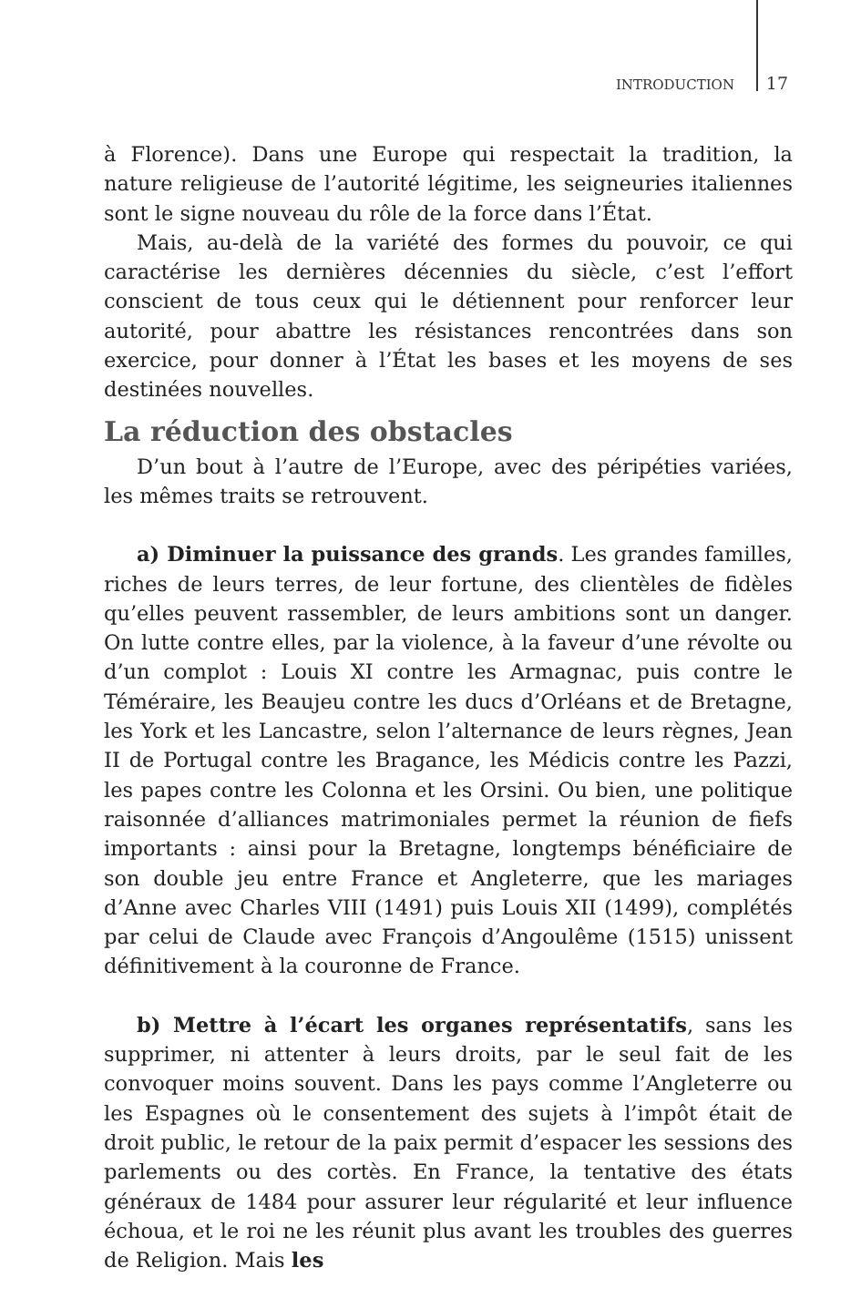INTRODUCTION 17
à Florence). Dans une Europe qui respectait la tradition, la nature religieuse de l’autorité légitime, les seigneuries italiennes sont le signe nouveau du rôle de la force dans l’État.
Mais, au-delà de la variété des formes du pouvoir, ce qui caractérise les dernières décennies du siècle, c’est l’effort conscient de tous ceux qui le détiennent pour renforcer leur autorité, pour abattre les résistances rencontrées dans son exercice, pour donner à l’État les bases et les moyens de ses destinées nouvelles.
La réduction des obstacles
D’un bout à l’autre de l’Europe, avec des péripéties variées, les mêmes traits se retrouvent.
a) Diminuer la puissance des grands. Les grandes familles, riches de leurs terres, de leur fortune, des clientèles de fidèles qu’elles peuvent rassembler, de leurs ambitions sont un danger. On lutte contre elles, par la violence, à la faveur d’une révolte ou d’un complot : Louis XI contre les Armagnac, puis contre le Téméraire, les Beaujeu contre les ducs d’Orléans et de Bretagne, les York et les Lancastre, selon l’alternance de leurs règnes, Jean II de Portugal contre les Bragance, les Médicis contre les Pazzi, les papes contre les Colonna et les Orsini. Ou bien, une politique raisonnée d’alliances matrimoniales permet la réunion de fiefs importants : ainsi pour la Bretagne, longtemps bénéficiaire de son double jeu entre France et Angleterre, que les mariages d’Anne avec Charles VIII (1491) puis Louis XII (1499), complétés par celui de Claude avec François d’Angoulême (1515) unissent définitivement à la couronne de France.
b) Mettre à l’écart les organes représentatifs, sans les supprimer, ni attenter à leurs droits, par le seul fait de les convoquer moins souvent. Dans les pays comme l’Angleterre ou les Espagnes où le consentement des sujets à l’impôt était de droit public, le retour de la paix permit d’espacer les sessions des parlements ou des cortès. En France, la tentative des états généraux de 1484 pour assurer leur régularité et leur influence échoua, et le roi ne les réunit plus avant les troubles des guerres de Religion. Mais les